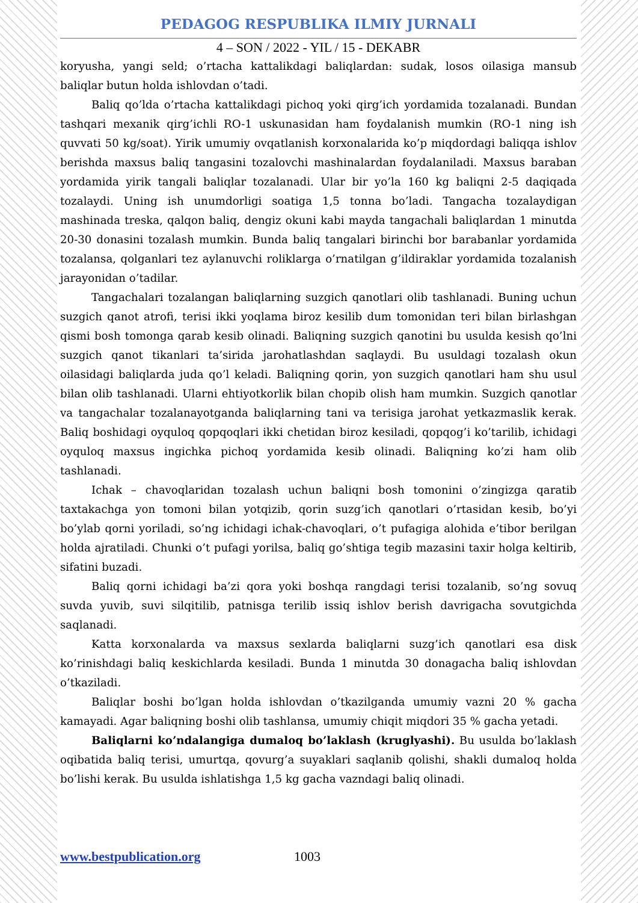PEDAGOG RESPUBLIKA ILMIY JURNALI
4 – SON / 2022 - YIL / 15 - DEKABR
koryusha, yangi seld; o’rtacha kattalikdagi baliqlardan: sudak, losos oilasiga mansub baliqlar butun holda ishlovdan o’tadi.
Baliq qo’lda o’rtacha kattalikdagi pichoq yoki qirg’ich yordamida tozalanadi. Bundan tashqari mexanik qirg’ichli RO-1 uskunasidan ham foydalanish mumkin (RO-1 ning ish quvvati 50 kg/soat). Yirik umumiy ovqatlanish korxonalarida ko’p miqdordagi baliqqa ishlov berishda maxsus baliq tangasini tozalovchi mashinalardan foydalaniladi. Maxsus baraban yordamida yirik tangali baliqlar tozalanadi. Ular bir yo’la 160 kg baliqni 2-5 daqiqada tozalaydi. Uning ish unumdorligi soatiga 1,5 tonna bo’ladi. Tangacha tozalaydigan mashinada treska, qalqon baliq, dengiz okuni kabi mayda tangachali baliqlardan 1 minutda 20-30 donasini tozalash mumkin. Bunda baliq tangalari birinchi bor barabanlar yordamida tozalansa, qolganlari tez aylanuvchi roliklarga o’rnatilgan g’ildiraklar yordamida tozalanish jarayonidan o’tadilar.
Tangachalari tozalangan baliqlarning suzgich qanotlari olib tashlanadi. Buning uchun suzgich qanot atrofi, terisi ikki yoqlama biroz kesilib dum tomonidan teri bilan birlashgan qismi bosh tomonga qarab kesib olinadi. Baliqning suzgich qanotini bu usulda kesish qo’lni suzgich qanot tikanlari ta’sirida jarohatlashdan saqlaydi. Bu usuldagi tozalash okun oilasidagi baliqlarda juda qo’l keladi. Baliqning qorin, yon suzgich qanotlari ham shu usul bilan olib tashlanadi. Ularni ehtiyotkorlik bilan chopib olish ham mumkin. Suzgich qanotlar va tangachalar tozalanayotganda baliqlarning tani va terisiga jarohat yetkazmaslik kerak. Baliq boshidagi oyquloq qopqoqlari ikki chetidan biroz kesiladi, qopqog’i ko’tarilib, ichidagi oyquloq maxsus ingichka pichoq yordamida kesib olinadi. Baliqning ko’zi ham olib tashlanadi.
Ichak – chavoqlaridan tozalash uchun baliqni bosh tomonini o’zingizga qaratib taxtakachga yon tomoni bilan yotqizib, qorin suzg’ich qanotlari o’rtasidan kesib, bo’yi bo’ylab qorni yoriladi, so’ng ichidagi ichak-chavoqlari, o’t pufagiga alohida e’tibor berilgan holda ajratiladi. Chunki o’t pufagi yorilsa, baliq go’shtiga tegib mazasini taxir holga keltirib, sifatini buzadi.
Baliq qorni ichidagi ba’zi qora yoki boshqa rangdagi terisi tozalanib, so’ng sovuq suvda yuvib, suvi silqitilib, patnisga terilib issiq ishlov berish davrigacha sovutgichda saqlanadi.
Katta korxonalarda va maxsus sexlarda baliqlarni suzg’ich qanotlari esa disk ko’rinishdagi baliq keskichlarda kesiladi. Bunda 1 minutda 30 donagacha baliq ishlovdan o’tkaziladi.
Baliqlar boshi bo’lgan holda ishlovdan o’tkazilganda umumiy vazni 20 % gacha kamayadi. Agar baliqning boshi olib tashlansa, umumiy chiqit miqdori 35 % gacha yetadi.
Baliqlarni ko’ndalangiga dumaloq bo’laklash (kruglyashi). Bu usulda bo’laklash oqibatida baliq terisi, umurtqa, qovurg’a suyaklari saqlanib qolishi, shakli dumaloq holda bo’lishi kerak. Bu usulda ishlatishga 1,5 kg gacha vazndagi baliq olinadi.
www.bestpublication.org 1003